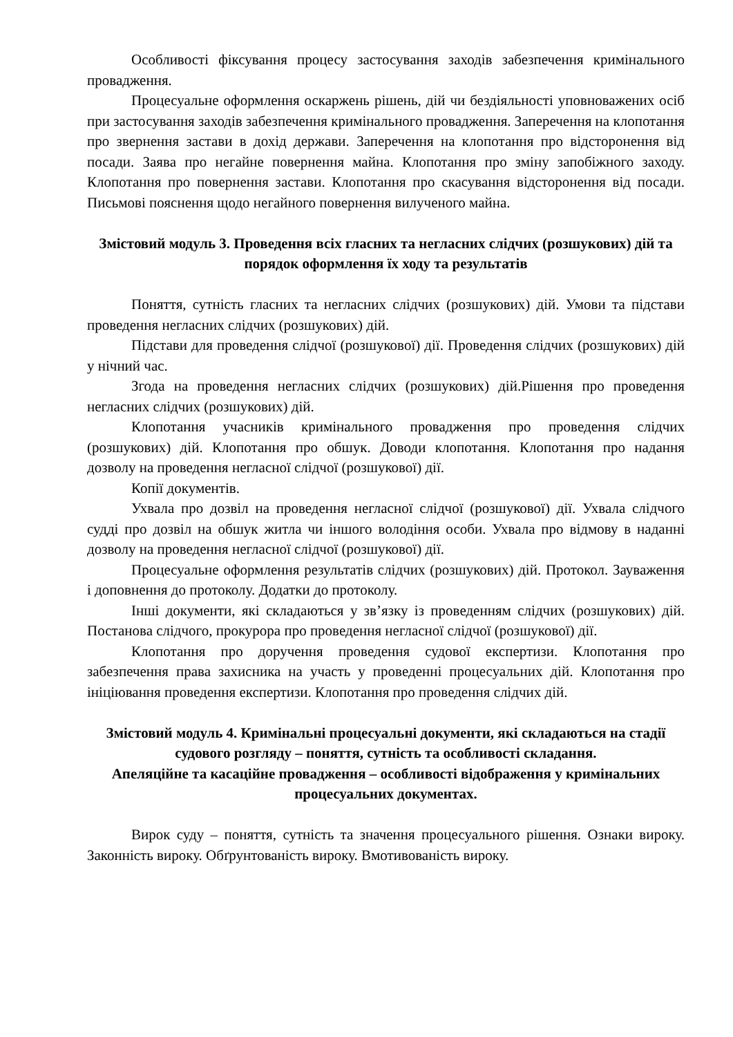Особливості фіксування процесу застосування заходів забезпечення кримінального провадження.
Процесуальне оформлення оскаржень рішень, дій чи бездіяльності уповноважених осіб при застосування заходів забезпечення кримінального провадження. Заперечення на клопотання про звернення застави в дохід держави. Заперечення на клопотання про відсторонення від посади. Заява про негайне повернення майна. Клопотання про зміну запобіжного заходу. Клопотання про повернення застави. Клопотання про скасування відсторонення від посади. Письмові пояснення щодо негайного повернення вилученого майна.
Змістовий модуль 3. Проведення всіх гласних та негласних слідчих (розшукових) дій та порядок оформлення їх ходу та результатів
Поняття, сутність гласних та негласних слідчих (розшукових) дій. Умови та підстави проведення негласних слідчих (розшукових) дій.
Підстави для проведення слідчої (розшукової) дії. Проведення слідчих (розшукових) дій у нічний час.
Згода на проведення негласних слідчих (розшукових) дій.Рішення про проведення негласних слідчих (розшукових) дій.
Клопотання учасників кримінального провадження про проведення слідчих (розшукових) дій. Клопотання про обшук. Доводи клопотання. Клопотання про надання дозволу на проведення негласної слідчої (розшукової) дії.
Копії документів.
Ухвала про дозвіл на проведення негласної слідчої (розшукової) дії. Ухвала слідчого судді про дозвіл на обшук житла чи іншого володіння особи. Ухвала про відмову в наданні дозволу на проведення негласної слідчої (розшукової) дії.
Процесуальне оформлення результатів слідчих (розшукових) дій. Протокол. Зауваження і доповнення до протоколу. Додатки до протоколу.
Інші документи, які складаються у зв’язку із проведенням слідчих (розшукових) дій. Постанова слідчого, прокурора про проведення негласної слідчої (розшукової) дії.
Клопотання про доручення проведення судової експертизи. Клопотання про забезпечення права захисника на участь у проведенні процесуальних дій. Клопотання про ініціювання проведення експертизи. Клопотання про проведення слідчих дій.
Змістовий модуль 4. Кримінальні процесуальні документи, які складаються на стадії судового розгляду – поняття, сутність та особливості складання.
Апеляційне та касаційне провадження – особливості відображення у кримінальних процесуальних документах.
Вирок суду – поняття, сутність та значення процесуального рішення. Ознаки вироку. Законність вироку. Обґрунтованість вироку. Вмотивованість вироку.